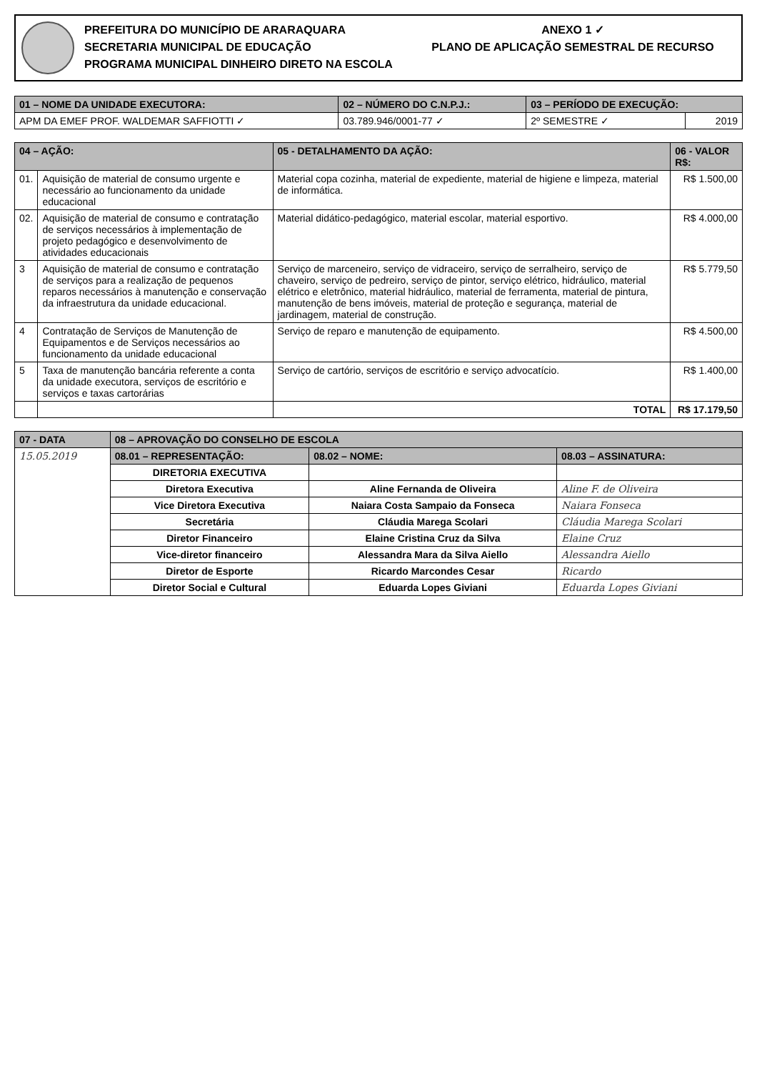PREFEITURA DO MUNICÍPIO DE ARARAQUARA
SECRETARIA MUNICIPAL DE EDUCAÇÃO
PROGRAMA MUNICIPAL DINHEIRO DIRETO NA ESCOLA
ANEXO 1 ✓
PLANO DE APLICAÇÃO SEMESTRAL DE RECURSO
| 01 – NOME DA UNIDADE EXECUTORA: | 02 – NÚMERO DO C.N.P.J.: | 03 – PERÍODO DE EXECUÇÃO: | |
| --- | --- | --- | --- |
| APM DA EMEF PROF. WALDEMAR SAFFIOTTI ✓ | 03.789.946/0001-77 ✓ | 2º SEMESTRE ✓ | 2019 |
| 04 – AÇÃO: | | 05 - DETALHAMENTO DA AÇÃO: | 06 - VALOR R$: |
| --- | --- | --- | --- |
| 01. | Aquisição de material de consumo urgente e necessário ao funcionamento da unidade educacional | Material copa cozinha, material de expediente, material de higiene e limpeza, material de informática. | R$ 1.500,00 |
| 02. | Aquisição de material de consumo e contratação de serviços necessários à implementação de projeto pedagógico e desenvolvimento de atividades educacionais | Material didático-pedagógico, material escolar, material esportivo. | R$ 4.000,00 |
| 3 | Aquisição de material de consumo e contratação de serviços para a realização de pequenos reparos necessários à manutenção e conservação da infraestrutura da unidade educacional. | Serviço de marceneiro, serviço de vidraceiro, serviço de serralheiro, serviço de chaveiro, serviço de pedreiro, serviço de pintor, serviço elétrico, hidráulico, material elétrico e eletrônico, material hidráulico, material de ferramenta, material de pintura, manutenção de bens imóveis, material de proteção e segurança, material de jardinagem, material de construção. | R$ 5.779,50 |
| 4 | Contratação de Serviços de Manutenção de Equipamentos e de Serviços necessários ao funcionamento da unidade educacional | Serviço de reparo e manutenção de equipamento. | R$ 4.500,00 |
| 5 | Taxa de manutenção bancária referente a conta da unidade executora, serviços de escritório e serviços e taxas cartorárias | Serviço de cartório, serviços de escritório e serviço advocatício. | R$ 1.400,00 |
| | | TOTAL | R$ 17.179,50 |
| 07 - DATA | 08 – APROVAÇÃO DO CONSELHO DE ESCOLA | | |
| --- | --- | --- | --- |
| 15.05.2019 | 08.01 – REPRESENTAÇÃO: | 08.02 – NOME: | 08.03 – ASSINATURA: |
| | DIRETORIA EXECUTIVA | | |
| | Diretora Executiva | Aline Fernanda de Oliveira | Aline F. de Oliveira |
| | Vice Diretora Executiva | Naiara Costa Sampaio da Fonseca | Naiara Fonseca |
| | Secretária | Cláudia Marega Scolari | Cláudia Marega Scolari |
| | Diretor Financeiro | Elaine Cristina Cruz da Silva | Elaine Cruz |
| | Vice-diretor financeiro | Alessandra Mara da Silva Aiello | Alessandra Aiello |
| | Diretor de Esporte | Ricardo Marcondes Cesar | Ricardo |
| | Diretor Social e Cultural | Eduarda Lopes Giviani | Eduarda Lopes Giviani |